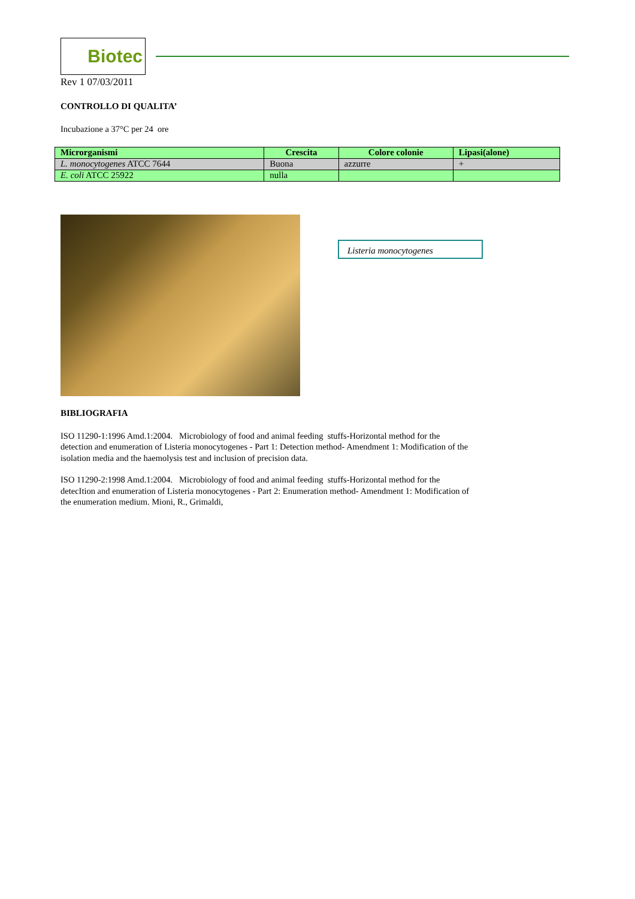Biotec
Rev 1 07/03/2011
CONTROLLO DI QUALITA’
Incubazione a 37°C per 24 ore
| Microrganismi | Crescita | Colore colonie | Lipasi(alone) |
| --- | --- | --- | --- |
| L. monocytogenes ATCC 7644 | Buona | azzurre | + |
| E. coli ATCC 25922 | nulla | | |
Listeria monocytogenes
BIBLIOGRAFIA
ISO 11290-1:1996 Amd.1:2004. Microbiology of food and animal feeding stuffs-Horizontal method for the
detection and enumeration of Listeria monocytogenes - Part 1: Detection method- Amendment 1: Modification of the
isolation media and the haemolysis test and inclusion of precision data.
ISO 11290-2:1998 Amd.1:2004. Microbiology of food and animal feeding stuffs-Horizontal method for the
detecItion and enumeration of Listeria monocytogenes - Part 2: Enumeration method- Amendment 1: Modification of
the enumeration medium. Mioni, R., Grimaldi,